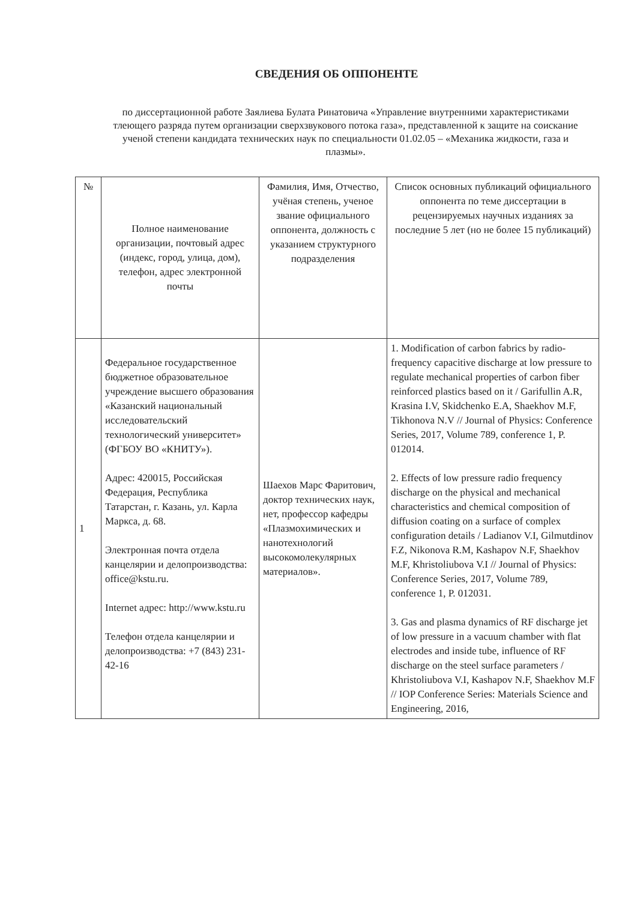СВЕДЕНИЯ ОБ ОППОНЕНТЕ
по диссертационной работе Заялиева Булата Ринатовича «Управление внутренними характеристиками тлеющего разряда путем организации сверхзвукового потока газа», представленной к защите на соискание ученой степени кандидата технических наук по специальности 01.02.05 – «Механика жидкости, газа и плазмы».
| № | Полное наименование организации, почтовый адрес (индекс, город, улица, дом), телефон, адрес электронной почты | Фамилия, Имя, Отчество, учёная степень, ученое звание официального оппонента, должность с указанием структурного подразделения | Список основных публикаций официального оппонента по теме диссертации в рецензируемых научных изданиях за последние 5 лет (но не более 15 публикаций) |
| 1 | Федеральное государственное бюджетное образовательное учреждение высшего образования «Казанский национальный исследовательский технологический университет» (ФГБОУ ВО «КНИТУ»). Адрес: 420015, Российская Федерация, Республика Татарстан, г. Казань, ул. Карла Маркса, д. 68. Электронная почта отдела канцелярии и делопроизводства: office@kstu.ru. Internet адрес: http://www.kstu.ru Телефон отдела канцелярии и делопроизводства: +7 (843) 231-42-16 | Шаехов Марс Фаритович, доктор технических наук, нет, профессор кафедры «Плазмохимических и нанотехнологий высокомолекулярных материалов». | 1. Modification of carbon fabrics by radio-frequency capacitive discharge at low pressure to regulate mechanical properties of carbon fiber reinforced plastics based on it / Garifullin A.R, Krasina I.V, Skidchenko E.A, Shaekhov M.F, Tikhonova N.V // Journal of Physics: Conference Series, 2017, Volume 789, conference 1, P. 012014. 2. Effects of low pressure radio frequency discharge on the physical and mechanical characteristics and chemical composition of diffusion coating on a surface of complex configuration details / Ladianov V.I, Gilmutdinov F.Z, Nikonova R.M, Kashapov N.F, Shaekhov M.F, Khristoliubova V.I // Journal of Physics: Conference Series, 2017, Volume 789, conference 1, P. 012031. 3. Gas and plasma dynamics of RF discharge jet of low pressure in a vacuum chamber with flat electrodes and inside tube, influence of RF discharge on the steel surface parameters / Khristoliubova V.I, Kashapov N.F, Shaekhov M.F // IOP Conference Series: Materials Science and Engineering, 2016, |